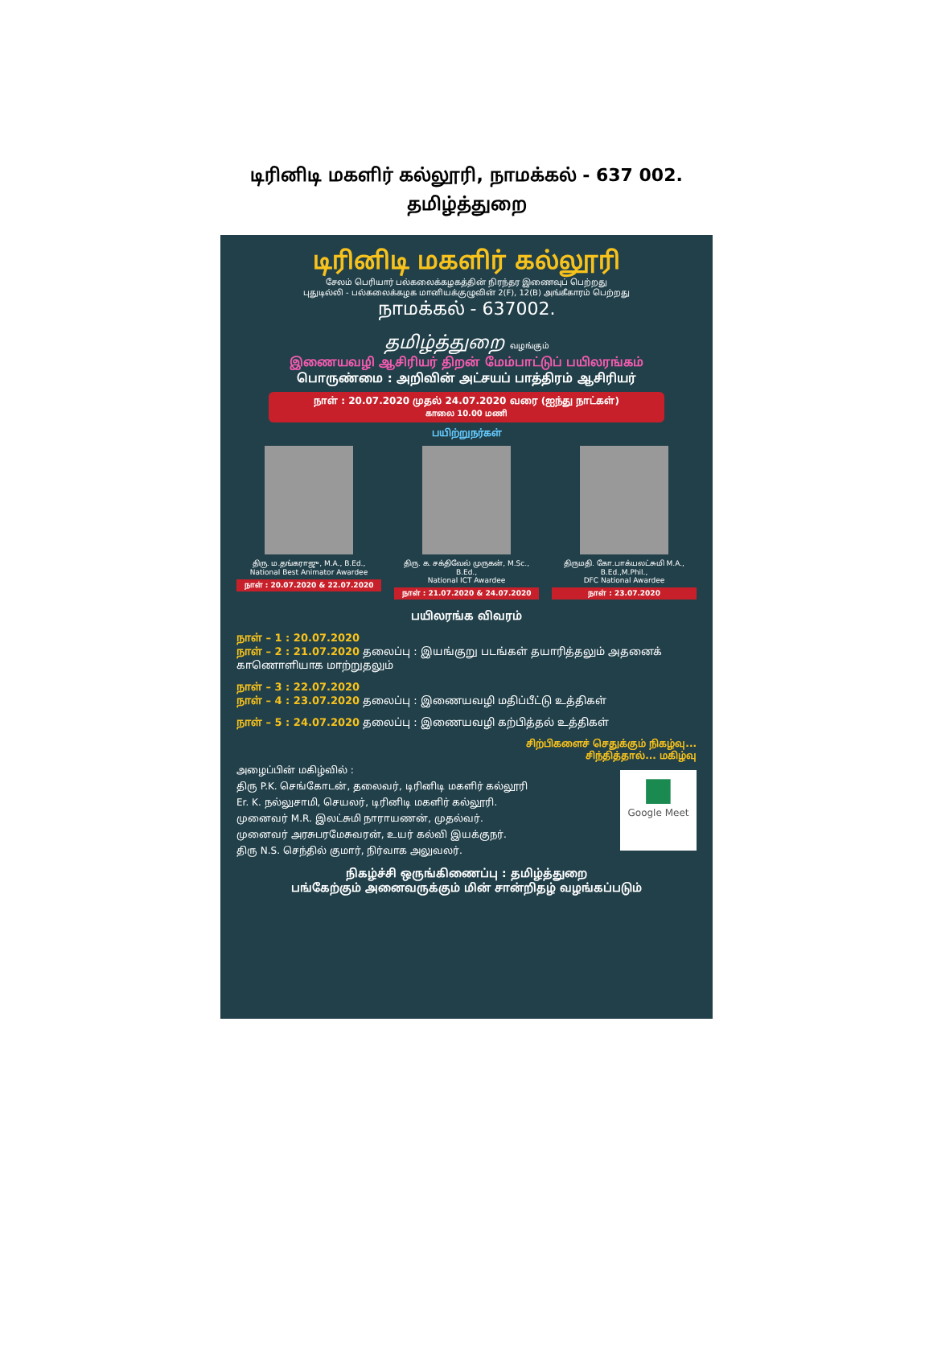டிரினிடி மகளிர் கல்லூரி, நாமக்கல் - 637 002.
தமிழ்த்துறை
டிரினிடி மகளிர் கல்லூரி
சேலம் பெரியார் பல்கலைக்கழகத்தின் நிரந்தர இணைவுப் பெற்றது
புதுடில்லி - பல்கலைக்கழக மானியக்குழுவின் 2(F), 12(B) அங்கீகாரம் பெற்றது
நாமக்கல் - 637002.
தமிழ்த்துறை வழங்கும்
இணையவழி ஆசிரியர் திறன் மேம்பாட்டுப் பயிலரங்கம்
பொருண்மை : அறிவின் அட்சயப் பாத்திரம் ஆசிரியர்
நாள் : 20.07.2020 முதல் 24.07.2020 வரை (ஐந்து நாட்கள்)
காலை 10.00 மணி
பயிற்றுநர்கள்
திரு. ம.தங்கராஜு, M.A., B.Ed.,
National Best Animator Awardee
நாள் : 20.07.2020 & 22.07.2020
திரு. க. சக்திவேல் முருகன், M.Sc., B.Ed.,
National ICT Awardee
நாள் : 21.07.2020 & 24.07.2020
திருமதி. கோ.பாக்யலட்சுமி M.A., B.Ed.,M.Phil.,
DFC National Awardee
நாள் : 23.07.2020
பயிலரங்க விவரம்
நாள் – 1 : 20.07.2020
நாள் – 2 : 21.07.2020 தலைப்பு : இயங்குறு படங்கள் தயாரித்தலும் அதனைக் காணொளியாக மாற்றுதலும்
நாள் – 3 : 22.07.2020
நாள் – 4 : 23.07.2020 தலைப்பு : இணையவழி மதிப்பீட்டு உத்திகள்
நாள் – 5 : 24.07.2020 தலைப்பு : இணையவழி கற்பித்தல் உத்திகள்
சிற்பிகளைச் செதுக்கும் நிகழ்வு...
சிந்தித்தால்... மகிழ்வு
■
Google Meet
அழைப்பின் மகிழ்வில் :
திரு P.K. செங்கோடன், தலைவர், டிரினிடி மகளிர் கல்லூரி
Er. K. நல்லுசாமி, செயலர், டிரினிடி மகளிர் கல்லூரி.
முனைவர் M.R. இலட்சுமி நாராயணன், முதல்வர்.
முனைவர் அரசுபரமேசுவரன், உயர் கல்வி இயக்குநர்.
திரு N.S. செந்தில் குமார், நிர்வாக அலுவலர்.
நிகழ்ச்சி ஒருங்கிணைப்பு : தமிழ்த்துறை
பங்கேற்கும் அனைவருக்கும் மின் சான்றிதழ் வழங்கப்படும்